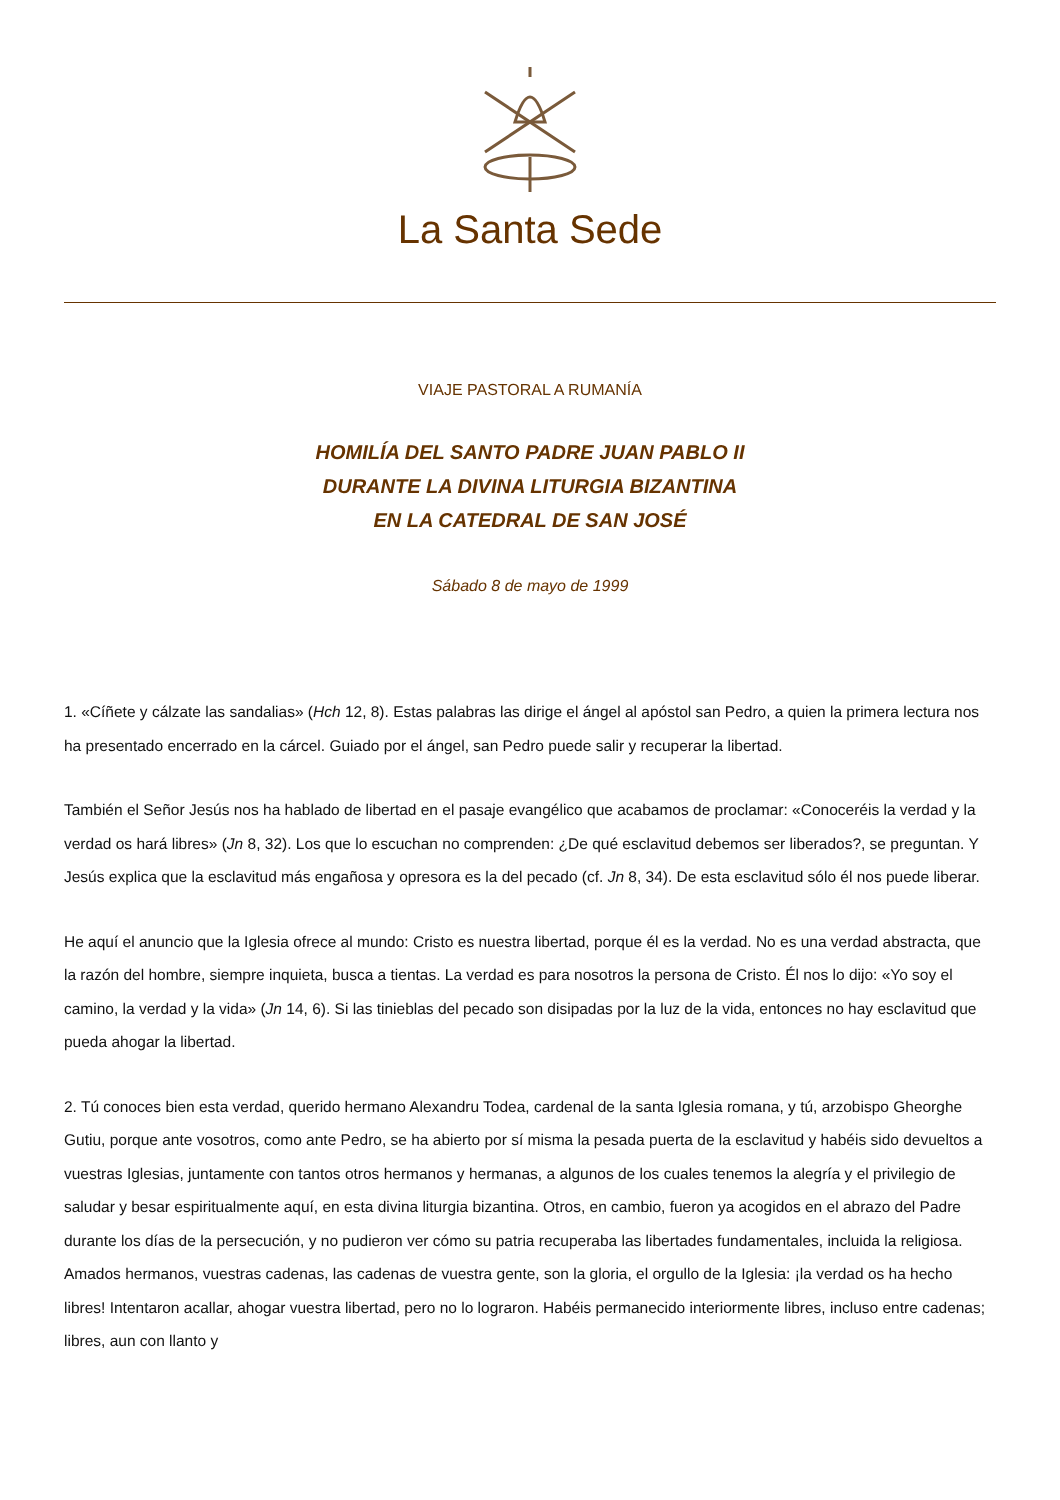La Santa Sede
VIAJE PASTORAL A RUMANÍA
HOMILÍA DEL SANTO PADRE JUAN PABLO II
DURANTE LA DIVINA LITURGIA BIZANTINA
EN LA CATEDRAL DE SAN JOSÉ
Sábado 8 de mayo de 1999
1. «Cíñete y cálzate las sandalias» (Hch 12, 8). Estas palabras las dirige el ángel al apóstol san Pedro, a quien la primera lectura nos ha presentado encerrado en la cárcel. Guiado por el ángel, san Pedro puede salir y recuperar la libertad.
También el Señor Jesús nos ha hablado de libertad en el pasaje evangélico que acabamos de proclamar: «Conoceréis la verdad y la verdad os hará libres» (Jn 8, 32). Los que lo escuchan no comprenden: ¿De qué esclavitud debemos ser liberados?, se preguntan. Y Jesús explica que la esclavitud más engañosa y opresora es la del pecado (cf. Jn 8, 34). De esta esclavitud sólo él nos puede liberar.
He aquí el anuncio que la Iglesia ofrece al mundo: Cristo es nuestra libertad, porque él es la verdad. No es una verdad abstracta, que la razón del hombre, siempre inquieta, busca a tientas. La verdad es para nosotros la persona de Cristo. Él nos lo dijo: «Yo soy el camino, la verdad y la vida» (Jn 14, 6). Si las tinieblas del pecado son disipadas por la luz de la vida, entonces no hay esclavitud que pueda ahogar la libertad.
2. Tú conoces bien esta verdad, querido hermano Alexandru Todea, cardenal de la santa Iglesia romana, y tú, arzobispo Gheorghe Gutiu, porque ante vosotros, como ante Pedro, se ha abierto por sí misma la pesada puerta de la esclavitud y habéis sido devueltos a vuestras Iglesias, juntamente con tantos otros hermanos y hermanas, a algunos de los cuales tenemos la alegría y el privilegio de saludar y besar espiritualmente aquí, en esta divina liturgia bizantina. Otros, en cambio, fueron ya acogidos en el abrazo del Padre durante los días de la persecución, y no pudieron ver cómo su patria recuperaba las libertades fundamentales, incluida la religiosa. Amados hermanos, vuestras cadenas, las cadenas de vuestra gente, son la gloria, el orgullo de la Iglesia: ¡la verdad os ha hecho libres! Intentaron acallar, ahogar vuestra libertad, pero no lo lograron. Habéis permanecido interiormente libres, incluso entre cadenas; libres, aun con llanto y